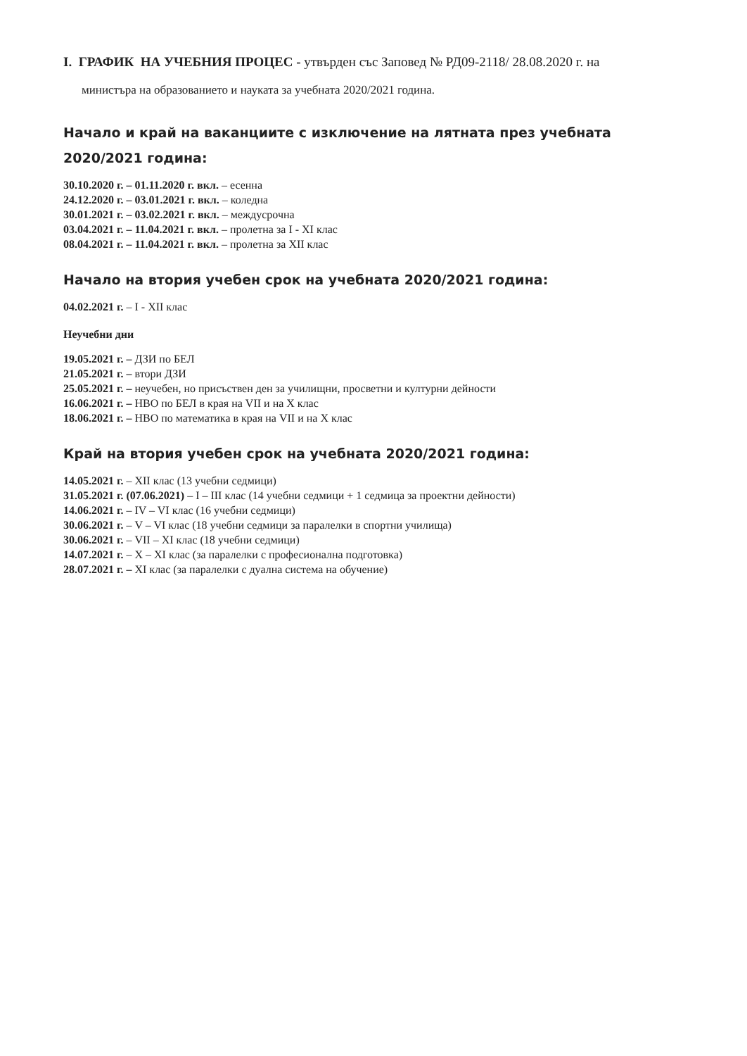I. ГРАФИК НА УЧЕБНИЯ ПРОЦЕС - утвърден със Заповед № РД09-2118/ 28.08.2020 г. на
министъра на образованието и науката за учебната 2020/2021 година.
Начало и край на ваканциите с изключение на лятната през учебната 2020/2021 година:
30.10.2020 г. – 01.11.2020 г. вкл. – есенна
24.12.2020 г. – 03.01.2021 г. вкл. – коледна
30.01.2021 г. – 03.02.2021 г. вкл. – междусрочна
03.04.2021 г. – 11.04.2021 г. вкл. – пролетна за I - XI клас
08.04.2021 г. – 11.04.2021 г. вкл. – пролетна за XII клас
Начало на втория учебен срок на учебната 2020/2021 година:
04.02.2021 г. – I - XII клас
Неучебни дни
19.05.2021 г. – ДЗИ по БЕЛ
21.05.2021 г. – втори ДЗИ
25.05.2021 г. – неучебен, но присъствен ден за училищни, просветни и културни дейности
16.06.2021 г. – НВО по БЕЛ в края на VII и на X клас
18.06.2021 г. – НВО по математика в края на VII и на X клас
Край на втория учебен срок на учебната 2020/2021 година:
14.05.2021 г. – XII клас (13 учебни седмици)
31.05.2021 г. (07.06.2021) – I – III клас (14 учебни седмици + 1 седмица за проектни дейности)
14.06.2021 г. – IV – VI клас (16 учебни седмици)
30.06.2021 г. – V – VI клас (18 учебни седмици за паралелки в спортни училища)
30.06.2021 г. – VII – XI клас (18 учебни седмици)
14.07.2021 г. – X – XI клас (за паралелки с професионална подготовка)
28.07.2021 г. – XI клас (за паралелки с дуална система на обучение)